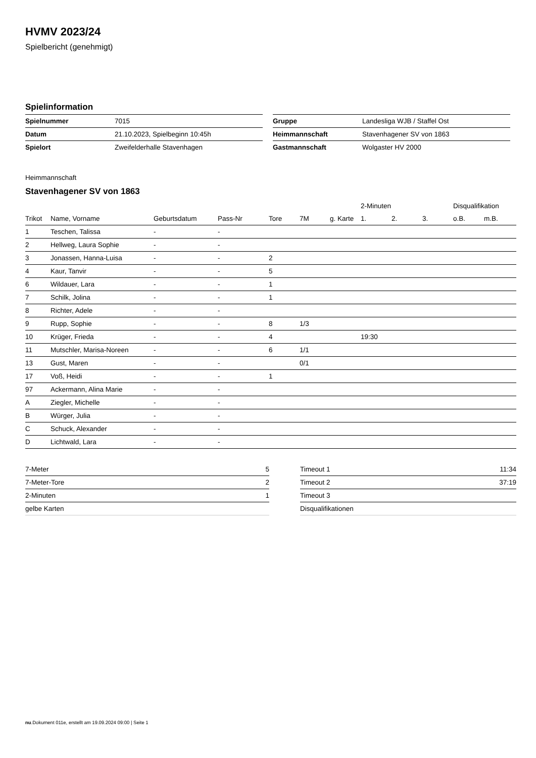HVMV 2023/24
Spielbericht (genehmigt)
Spielinformation
| Spielnummer | 7015 |
| Datum | 21.10.2023, Spielbeginn 10:45h |
| Spielort | Zweifelderhalle Stavenhagen |
| Gruppe | Landesliga WJB / Staffel Ost |
| Heimmannschaft | Stavenhagener SV von 1863 |
| Gastmannschaft | Wolgaster HV 2000 |
Heimmannschaft
Stavenhagener SV von 1863
| | | | | | | | 2-Minuten | | | Disqualifikation | |
| --- | --- | --- | --- | --- | --- | --- | --- | --- | --- | --- | --- |
| Trikot | Name, Vorname | Geburtsdatum | Pass-Nr | Tore | 7M | g. Karte | 1. | 2. | 3. | o.B. | m.B. |
| 1 | Teschen, Talissa | - | - | | | | | | | | |
| 2 | Hellweg, Laura Sophie | - | - | | | | | | | | |
| 3 | Jonassen, Hanna-Luisa | - | - | 2 | | | | | | | |
| 4 | Kaur, Tanvir | - | - | 5 | | | | | | | |
| 6 | Wildauer, Lara | - | - | 1 | | | | | | | |
| 7 | Schilk, Jolina | - | - | 1 | | | | | | | |
| 8 | Richter, Adele | - | - | | | | | | | | |
| 9 | Rupp, Sophie | - | - | 8 | 1/3 | | | | | | |
| 10 | Krüger, Frieda | - | - | 4 | | | 19:30 | | | | |
| 11 | Mutschler, Marisa-Noreen | - | - | 6 | 1/1 | | | | | | |
| 13 | Gust, Maren | - | - | | 0/1 | | | | | | |
| 17 | Voß, Heidi | - | - | 1 | | | | | | | |
| 97 | Ackermann, Alina Marie | - | - | | | | | | | | |
| A | Ziegler, Michelle | - | - | | | | | | | | |
| B | Würger, Julia | - | - | | | | | | | | |
| C | Schuck, Alexander | - | - | | | | | | | | |
| D | Lichtwald, Lara | - | - | | | | | | | | |
| 7-Meter | 5 |
| 7-Meter-Tore | 2 |
| 2-Minuten | 1 |
| gelbe Karten | |
| Timeout 1 | 11:34 |
| Timeout 2 | 37:19 |
| Timeout 3 | |
| Disqualifikationen | |
nu.Dokument 011e, erstellt am 19.09.2024 09:00 | Seite 1